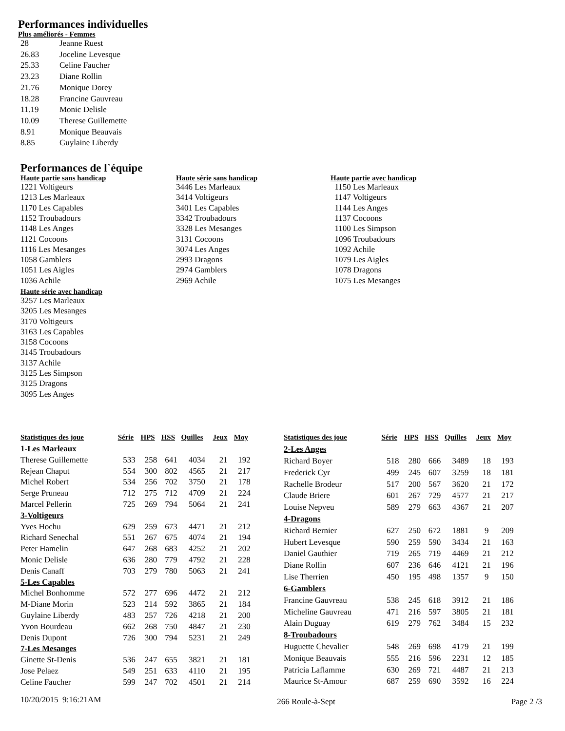Performances individuelles
Plus améliorés - Femmes
| 28 | Jeanne Ruest |
| 26.83 | Joceline Levesque |
| 25.33 | Celine Faucher |
| 23.23 | Diane Rollin |
| 21.76 | Monique Dorey |
| 18.28 | Francine Gauvreau |
| 11.19 | Monic Delisle |
| 10.09 | Therese Guillemette |
| 8.91 | Monique Beauvais |
| 8.85 | Guylaine Liberdy |
Performances de l`équipe
Haute partie sans handicap
1221 Voltigeurs
1213 Les Marleaux
1170 Les Capables
1152 Troubadours
1148 Les Anges
1121 Cocoons
1116 Les Mesanges
1058 Gamblers
1051 Les Aigles
1036 Achile
Haute série avec handicap
3257 Les Marleaux
3205 Les Mesanges
3170 Voltigeurs
3163 Les Capables
3158 Cocoons
3145 Troubadours
3137 Achile
3125 Les Simpson
3125 Dragons
3095 Les Anges
Haute série sans handicap
3446 Les Marleaux
3414 Voltigeurs
3401 Les Capables
3342 Troubadours
3328 Les Mesanges
3131 Cocoons
3074 Les Anges
2993 Dragons
2974 Gamblers
2969 Achile
Haute partie avec handicap
1150 Les Marleaux
1147 Voltigeurs
1144 Les Anges
1137 Cocoons
1100 Les Simpson
1096 Troubadours
1092 Achile
1079 Les Aigles
1078 Dragons
1075 Les Mesanges
| Statistiques des joue | Série | HPS | HSS | Quilles | Jeux | Moy |
| --- | --- | --- | --- | --- | --- | --- |
| 1-Les Marleaux | | | | | | |
| Therese Guillemette | 533 | 258 | 641 | 4034 | 21 | 192 |
| Rejean Chaput | 554 | 300 | 802 | 4565 | 21 | 217 |
| Michel Robert | 534 | 256 | 702 | 3750 | 21 | 178 |
| Serge Pruneau | 712 | 275 | 712 | 4709 | 21 | 224 |
| Marcel Pellerin | 725 | 269 | 794 | 5064 | 21 | 241 |
| 3-Voltigeurs | | | | | | |
| Yves Hochu | 629 | 259 | 673 | 4471 | 21 | 212 |
| Richard Senechal | 551 | 267 | 675 | 4074 | 21 | 194 |
| Peter Hamelin | 647 | 268 | 683 | 4252 | 21 | 202 |
| Monic Delisle | 636 | 280 | 779 | 4792 | 21 | 228 |
| Denis Canaff | 703 | 279 | 780 | 5063 | 21 | 241 |
| 5-Les Capables | | | | | | |
| Michel Bonhomme | 572 | 277 | 696 | 4472 | 21 | 212 |
| M-Diane Morin | 523 | 214 | 592 | 3865 | 21 | 184 |
| Guylaine Liberdy | 483 | 257 | 726 | 4218 | 21 | 200 |
| Yvon Bourdeau | 662 | 268 | 750 | 4847 | 21 | 230 |
| Denis Dupont | 726 | 300 | 794 | 5231 | 21 | 249 |
| 7-Les Mesanges | | | | | | |
| Ginette St-Denis | 536 | 247 | 655 | 3821 | 21 | 181 |
| Jose Pelaez | 549 | 251 | 633 | 4110 | 21 | 195 |
| Celine Faucher | 599 | 247 | 702 | 4501 | 21 | 214 |
| Statistiques des joue | Série | HPS | HSS | Quilles | Jeux | Moy |
| --- | --- | --- | --- | --- | --- | --- |
| 2-Les Anges | | | | | | |
| Richard Boyer | 518 | 280 | 666 | 3489 | 18 | 193 |
| Frederick Cyr | 499 | 245 | 607 | 3259 | 18 | 181 |
| Rachelle Brodeur | 517 | 200 | 567 | 3620 | 21 | 172 |
| Claude Briere | 601 | 267 | 729 | 4577 | 21 | 217 |
| Louise Nepveu | 589 | 279 | 663 | 4367 | 21 | 207 |
| 4-Dragons | | | | | | |
| Richard Bernier | 627 | 250 | 672 | 1881 | 9 | 209 |
| Hubert Levesque | 590 | 259 | 590 | 3434 | 21 | 163 |
| Daniel Gauthier | 719 | 265 | 719 | 4469 | 21 | 212 |
| Diane Rollin | 607 | 236 | 646 | 4121 | 21 | 196 |
| Lise Therrien | 450 | 195 | 498 | 1357 | 9 | 150 |
| 6-Gamblers | | | | | | |
| Francine Gauvreau | 538 | 245 | 618 | 3912 | 21 | 186 |
| Micheline Gauvreau | 471 | 216 | 597 | 3805 | 21 | 181 |
| Alain Duguay | 619 | 279 | 762 | 3484 | 15 | 232 |
| 8-Troubadours | | | | | | |
| Huguette Chevalier | 548 | 269 | 698 | 4179 | 21 | 199 |
| Monique Beauvais | 555 | 216 | 596 | 2231 | 12 | 185 |
| Patricia Laflamme | 630 | 269 | 721 | 4487 | 21 | 213 |
| Maurice St-Amour | 687 | 259 | 690 | 3592 | 16 | 224 |
10/20/2015 9:16:21AM 266 Roule-à-Sept Page 2 /3